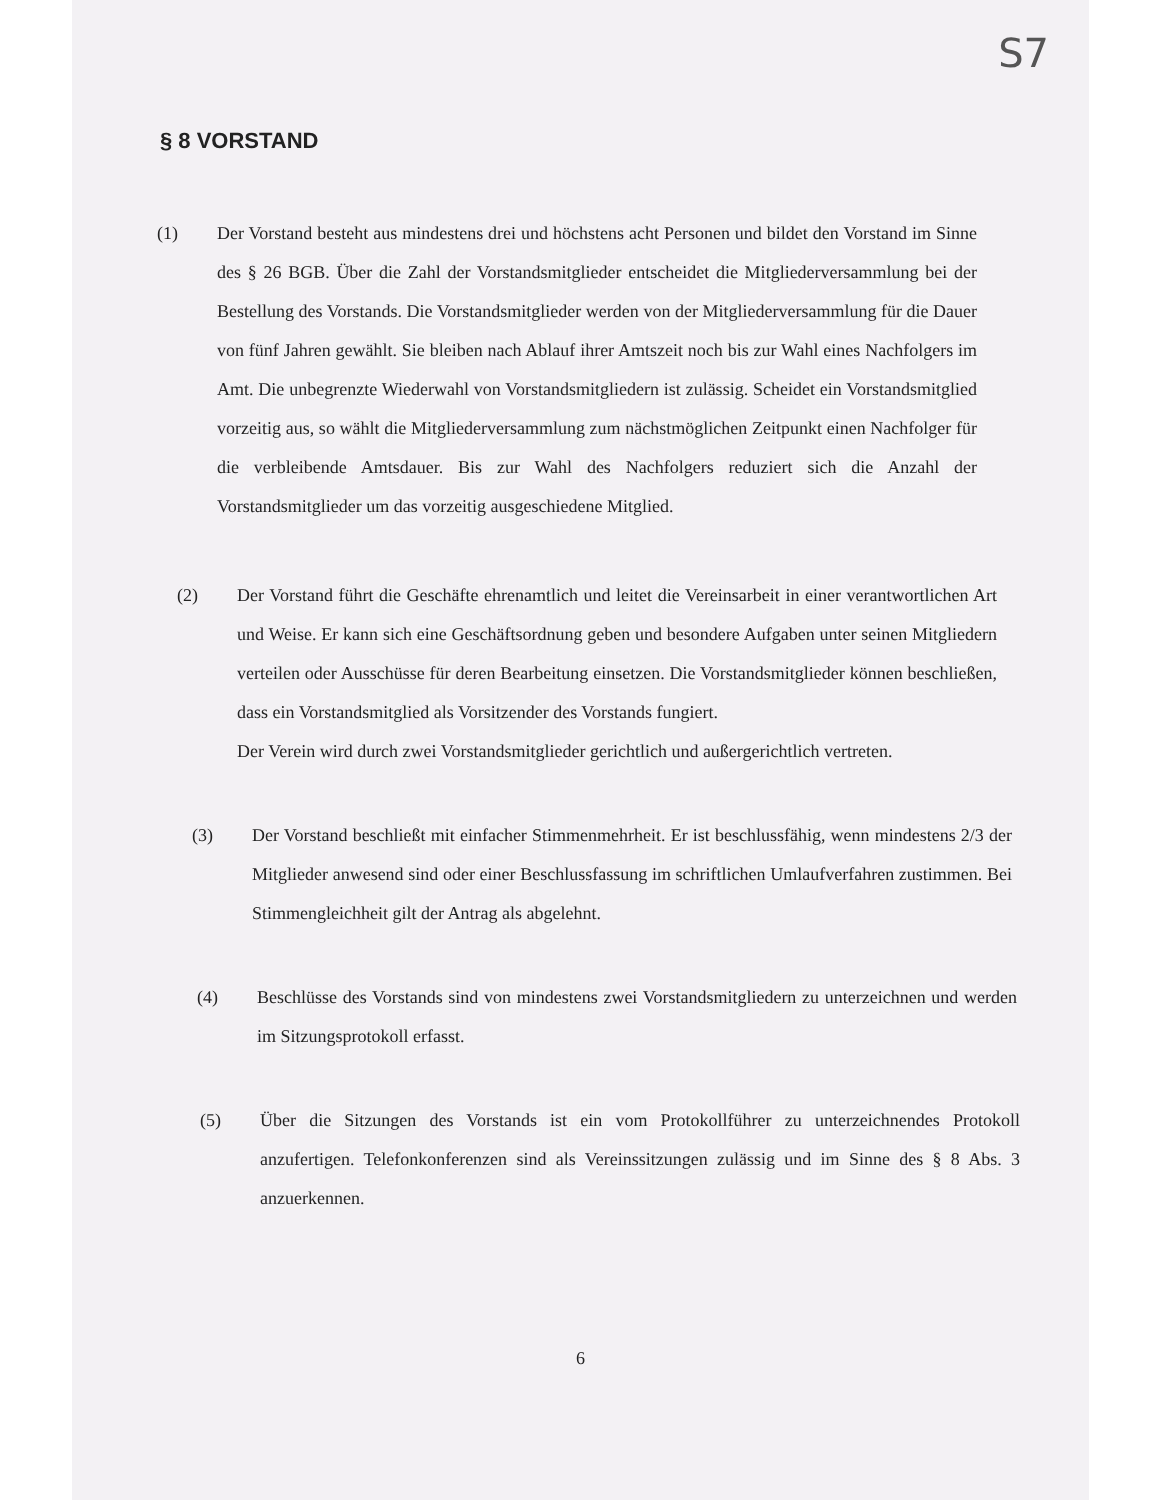S7
§ 8 VORSTAND
(1) Der Vorstand besteht aus mindestens drei und höchstens acht Personen und bildet den Vorstand im Sinne des § 26 BGB. Über die Zahl der Vorstandsmitglieder entscheidet die Mitgliederversammlung bei der Bestellung des Vorstands. Die Vorstandsmitglieder werden von der Mitgliederversammlung für die Dauer von fünf Jahren gewählt. Sie bleiben nach Ablauf ihrer Amtszeit noch bis zur Wahl eines Nachfolgers im Amt. Die unbegrenzte Wiederwahl von Vorstandsmitgliedern ist zulässig. Scheidet ein Vorstandsmitglied vorzeitig aus, so wählt die Mitgliederversammlung zum nächstmöglichen Zeitpunkt einen Nachfolger für die verbleibende Amtsdauer. Bis zur Wahl des Nachfolgers reduziert sich die Anzahl der Vorstandsmitglieder um das vorzeitig ausgeschiedene Mitglied.
(2) Der Vorstand führt die Geschäfte ehrenamtlich und leitet die Vereinsarbeit in einer verantwortlichen Art und Weise. Er kann sich eine Geschäftsordnung geben und besondere Aufgaben unter seinen Mitgliedern verteilen oder Ausschüsse für deren Bearbeitung einsetzen. Die Vorstandsmitglieder können beschließen, dass ein Vorstandsmitglied als Vorsitzender des Vorstands fungiert.
Der Verein wird durch zwei Vorstandsmitglieder gerichtlich und außergerichtlich vertreten.
(3) Der Vorstand beschließt mit einfacher Stimmenmehrheit. Er ist beschlussfähig, wenn mindestens 2/3 der Mitglieder anwesend sind oder einer Beschlussfassung im schriftlichen Umlaufverfahren zustimmen. Bei Stimmengleichheit gilt der Antrag als abgelehnt.
(4) Beschlüsse des Vorstands sind von mindestens zwei Vorstandsmitgliedern zu unterzeichnen und werden im Sitzungsprotokoll erfasst.
(5) Über die Sitzungen des Vorstands ist ein vom Protokollführer zu unterzeichnendes Protokoll anzufertigen. Telefonkonferenzen sind als Vereinssitzungen zulässig und im Sinne des § 8 Abs. 3 anzuerkennen.
6